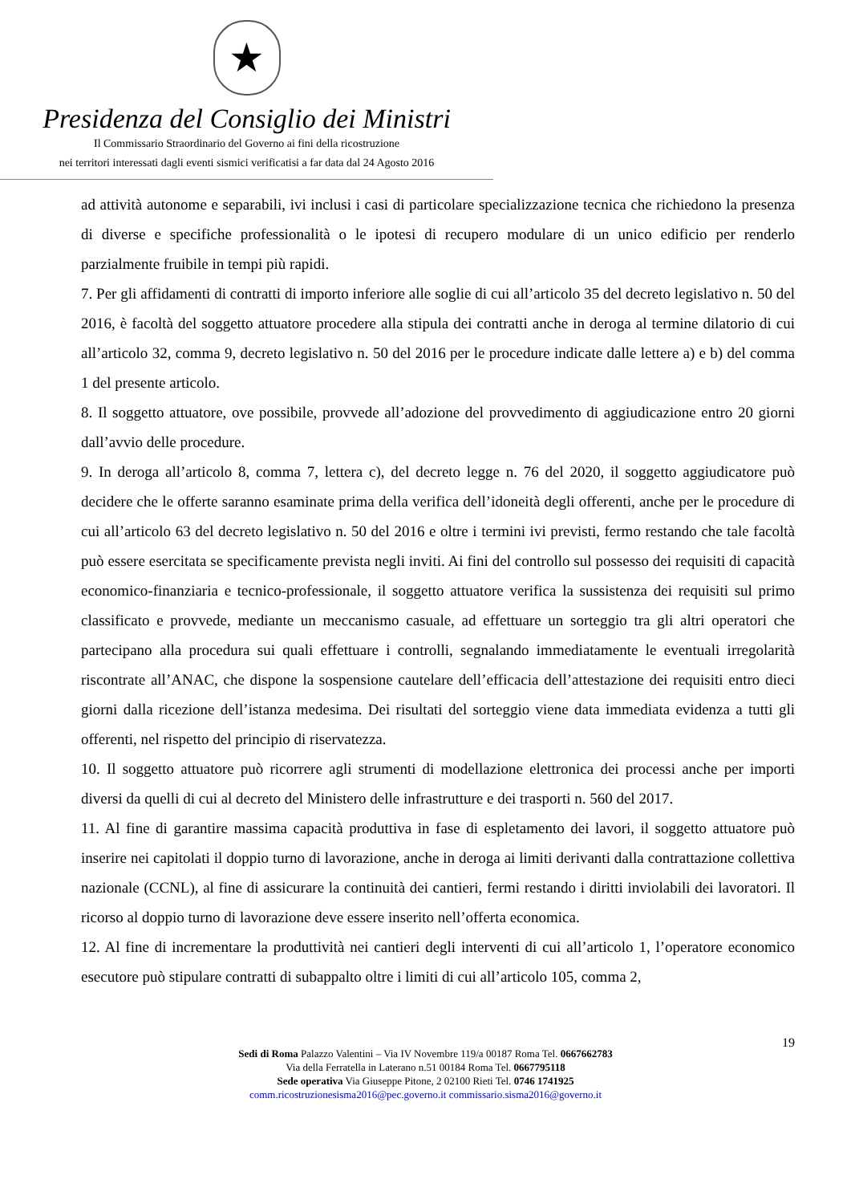★
Presidenza del Consiglio dei Ministri
Il Commissario Straordinario del Governo ai fini della ricostruzione
nei territori interessati dagli eventi sismici verificatisi a far data dal 24 Agosto 2016
ad attività autonome e separabili, ivi inclusi i casi di particolare specializzazione tecnica che richiedono la presenza di diverse e specifiche professionalità o le ipotesi di recupero modulare di un unico edificio per renderlo parzialmente fruibile in tempi più rapidi.
7. Per gli affidamenti di contratti di importo inferiore alle soglie di cui all’articolo 35 del decreto legislativo n. 50 del 2016, è facoltà del soggetto attuatore procedere alla stipula dei contratti anche in deroga al termine dilatorio di cui all’articolo 32, comma 9, decreto legislativo n. 50 del 2016 per le procedure indicate dalle lettere a) e b) del comma 1 del presente articolo.
8. Il soggetto attuatore, ove possibile, provvede all’adozione del provvedimento di aggiudicazione entro 20 giorni dall’avvio delle procedure.
9. In deroga all’articolo 8, comma 7, lettera c), del decreto legge n. 76 del 2020, il soggetto aggiudicatore può decidere che le offerte saranno esaminate prima della verifica dell’idoneità degli offerenti, anche per le procedure di cui all’articolo 63 del decreto legislativo n. 50 del 2016 e oltre i termini ivi previsti, fermo restando che tale facoltà può essere esercitata se specificamente prevista negli inviti. Ai fini del controllo sul possesso dei requisiti di capacità economico-finanziaria e tecnico-professionale, il soggetto attuatore verifica la sussistenza dei requisiti sul primo classificato e provvede, mediante un meccanismo casuale, ad effettuare un sorteggio tra gli altri operatori che partecipano alla procedura sui quali effettuare i controlli, segnalando immediatamente le eventuali irregolarità riscontrate all’ANAC, che dispone la sospensione cautelare dell’efficacia dell’attestazione dei requisiti entro dieci giorni dalla ricezione dell’istanza medesima. Dei risultati del sorteggio viene data immediata evidenza a tutti gli offerenti, nel rispetto del principio di riservatezza.
10. Il soggetto attuatore può ricorrere agli strumenti di modellazione elettronica dei processi anche per importi diversi da quelli di cui al decreto del Ministero delle infrastrutture e dei trasporti n. 560 del 2017.
11. Al fine di garantire massima capacità produttiva in fase di espletamento dei lavori, il soggetto attuatore può inserire nei capitolati il doppio turno di lavorazione, anche in deroga ai limiti derivanti dalla contrattazione collettiva nazionale (CCNL), al fine di assicurare la continuità dei cantieri, fermi restando i diritti inviolabili dei lavoratori. Il ricorso al doppio turno di lavorazione deve essere inserito nell’offerta economica.
12. Al fine di incrementare la produttività nei cantieri degli interventi di cui all’articolo 1, l’operatore economico esecutore può stipulare contratti di subappalto oltre i limiti di cui all’articolo 105, comma 2,
19
Sedi di Roma Palazzo Valentini – Via IV Novembre 119/a 00187 Roma Tel. 0667662783
Via della Ferratella in Laterano n.51 00184 Roma Tel. 0667795118
Sede operativa Via Giuseppe Pitone, 2 02100 Rieti Tel. 0746 1741925
comm.ricostruzionesisma2016@pec.governo.it commissario.sisma2016@governo.it